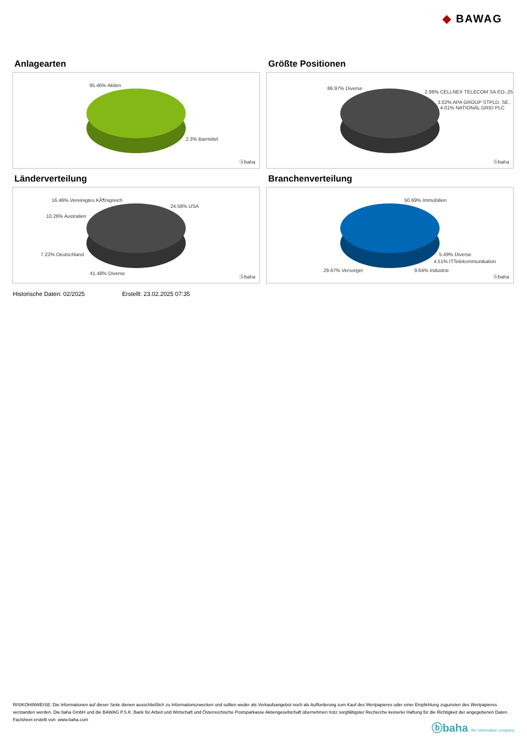◆ BAWAG
Anlagearten
95.46% Aktien
2.3% Barmittel
ⓑbaha
Größte Positionen
86.97% Diverse
2.98% CELLNEX TELECOM SA EO-,25
3.02% APA GROUP STPLD. SE..
4.01% NATIONAL GRID PLC
ⓑbaha
Länderverteilung
16.46% Vereinigtes KÃ¶nigreich
24.58% USA
10.26% Australien
7.22% Deutschland
41.48% Diverse
ⓑbaha
Branchenverteilung
50.69% Immobilien
5.49% Diverse
4.51% ITTelekommunikation
29.67% Versorger 9.64% Industrie
ⓑbaha
Historische Daten: 02/2025 Erstellt: 23.02.2025 07:35
RISIKOHINWEISE: Die Informationen auf dieser Seite dienen ausschließlich zu Informationszwecken und sollten weder als Verkaufsangebot noch als Aufforderung zum Kauf des Wertpapieres oder einer Empfehlung zugunsten des Wertpapieres verstanden werden. Die baha GmbH und die BAWAG P.S.K. Bank für Arbeit und Wirtschaft und Österreichische Postsparkasse Aktiengesellschaft übernehmen trotz sorgfältigster Recherche keinerlei Haftung für die Richtigkeit der angegebenen Daten.
Factsheet erstellt von: www.baha.com
ⓑbaha the information company